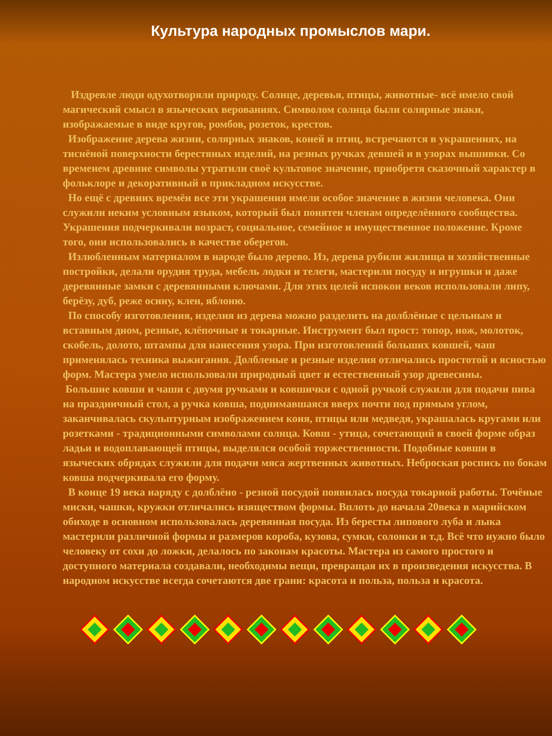Культура народных промыслов мари.
Издревле люди одухотворяли природу. Солнце, деревья, птицы, животные- всё имело свой магический смысл в языческих верованиях. Символом солнца были солярные знаки, изображаемые в виде кругов, ромбов, розеток, крестов.
Изображение дерева жизни, солярных знаков, коней и птиц, встречаются в украшениях, на тиснёной поверхности берестяных изделий, на резных ручках девшей и в узорах вышивки. Со временем древние символы утратили своё культовое значение, приобретя сказочный характер в фольклоре и декоративный в прикладном искусстве.
Но ещё с древних времён все эти украшения имели особое значение в жизни человека. Они служили неким условным языком, который был понятен членам определённого сообщества. Украшения подчеркивали возраст, социальное, семейное и имущественное положение. Кроме того, они использовались в качестве оберегов.
Излюбленным материалом в народе было дерево. Из, дерева рубили жилища и хозяйственные постройки, делали орудия труда, мебель лодки и телеги, мастерили посуду и игрушки и даже деревянные замки с деревянными ключами. Для этих целей испокон веков использовали липу, берёзу, дуб, реже осину, клен, яблоню.
По способу изготовления, изделия из дерева можно разделить на долблёные с цельным и вставным дном, резные, клёпочные и токарные. Инструмент был прост: топор, нож, молоток, скобель, долото, штампы для нанесения узора. При изготовлений больших ковшей, чаш применялась техника выжигания. Долбленые и резные изделия отличались простотой и ясностью форм. Мастера умело использовали природный цвет и естественный узор древесины.
Большие ковши и чаши с двумя ручками и ковшички с одной ручкой служили для подачи пива на праздничный стол, а ручка ковша, поднимавшаяся вверх почти под прямым углом, заканчивалась скульптурным изображением коня, птицы или медведя, украшалась кругами или розетками - традиционными символами солнца. Ковш - утица, сочетающий в своей форме образ ладьи и водоплавающей птицы, выделялся особой торжественности. Подобные ковши в языческих обрядах служили для подачи мяса жертвенных животных. Неброская роспись по бокам ковша подчеркивала его форму.
В конце 19 века наряду с долблёно - резной посудой появилась посуда токарной работы. Точёные миски, чашки, кружки отличались изяществом формы. Вплоть до начала 20века в марийском обиходе в основном использовалась деревянная посуда. Из бересты липового луба и лыка мастерили различной формы и размеров короба, кузова, сумки, солонки и т.д. Всё что нужно было человеку от сохи до ложки, делалось по законам красоты. Мастера из самого простого и доступного материала создавали, необходимы вещи, превращая их в произведения искусства. В народном искусстве всегда сочетаются две грани: красота и польза, польза и красота.